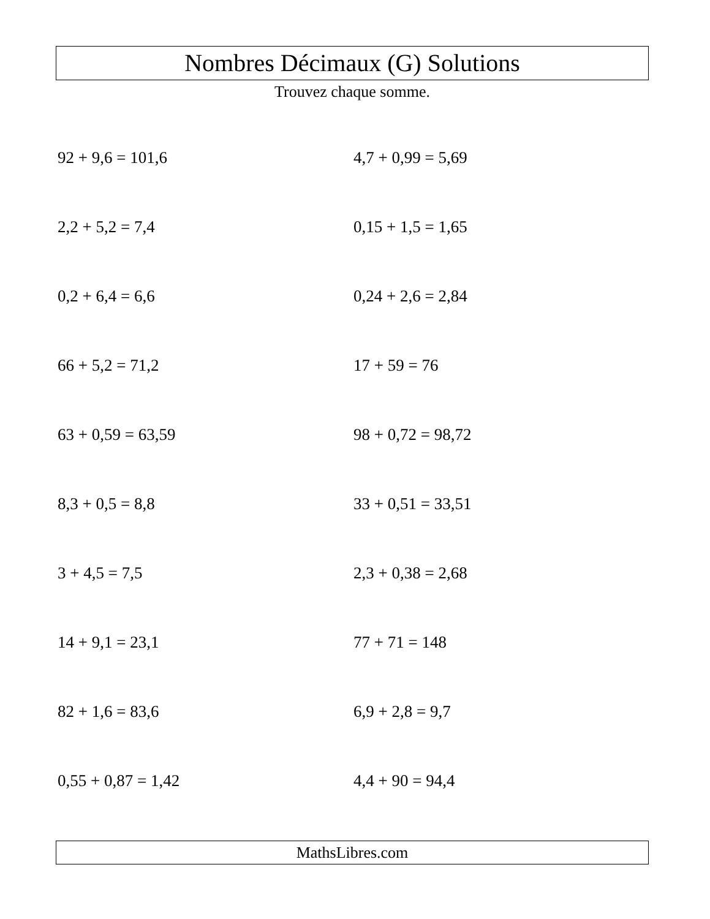Nombres Décimaux (G) Solutions
Trouvez chaque somme.
92 + 9,6 = 101,6
4,7 + 0,99 = 5,69
2,2 + 5,2 = 7,4
0,15 + 1,5 = 1,65
0,2 + 6,4 = 6,6
0,24 + 2,6 = 2,84
66 + 5,2 = 71,2
17 + 59 = 76
63 + 0,59 = 63,59
98 + 0,72 = 98,72
8,3 + 0,5 = 8,8
33 + 0,51 = 33,51
3 + 4,5 = 7,5
2,3 + 0,38 = 2,68
14 + 9,1 = 23,1
77 + 71 = 148
82 + 1,6 = 83,6
6,9 + 2,8 = 9,7
0,55 + 0,87 = 1,42
4,4 + 90 = 94,4
MathsLibres.com